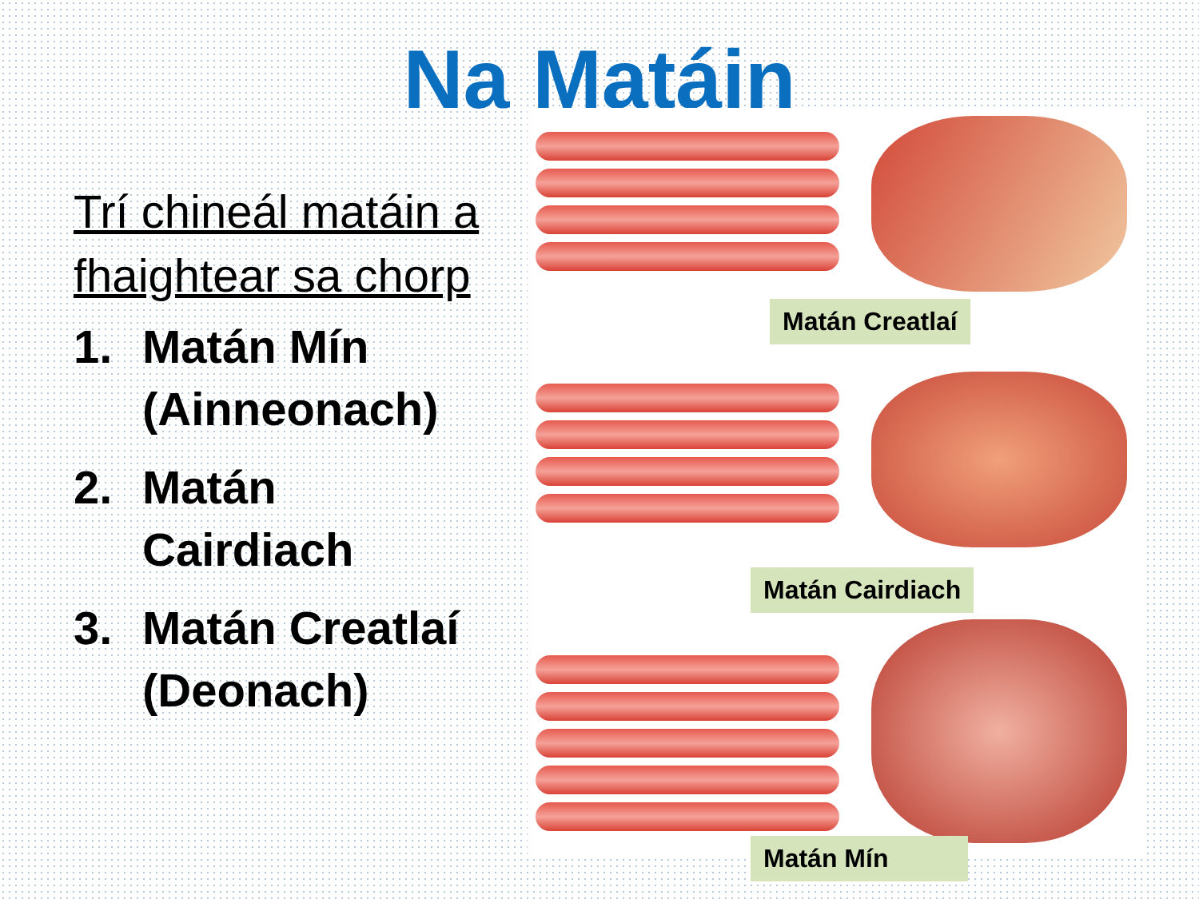Na Matáin
Trí chineál matáin a fhaightear sa chorp
1. Matán Mín (Ainneonach)
2. Matán Cairdiach
3. Matán Creatlaí (Deonach)
Matán Creatlaí
Matán Cairdiach
Matán Mín